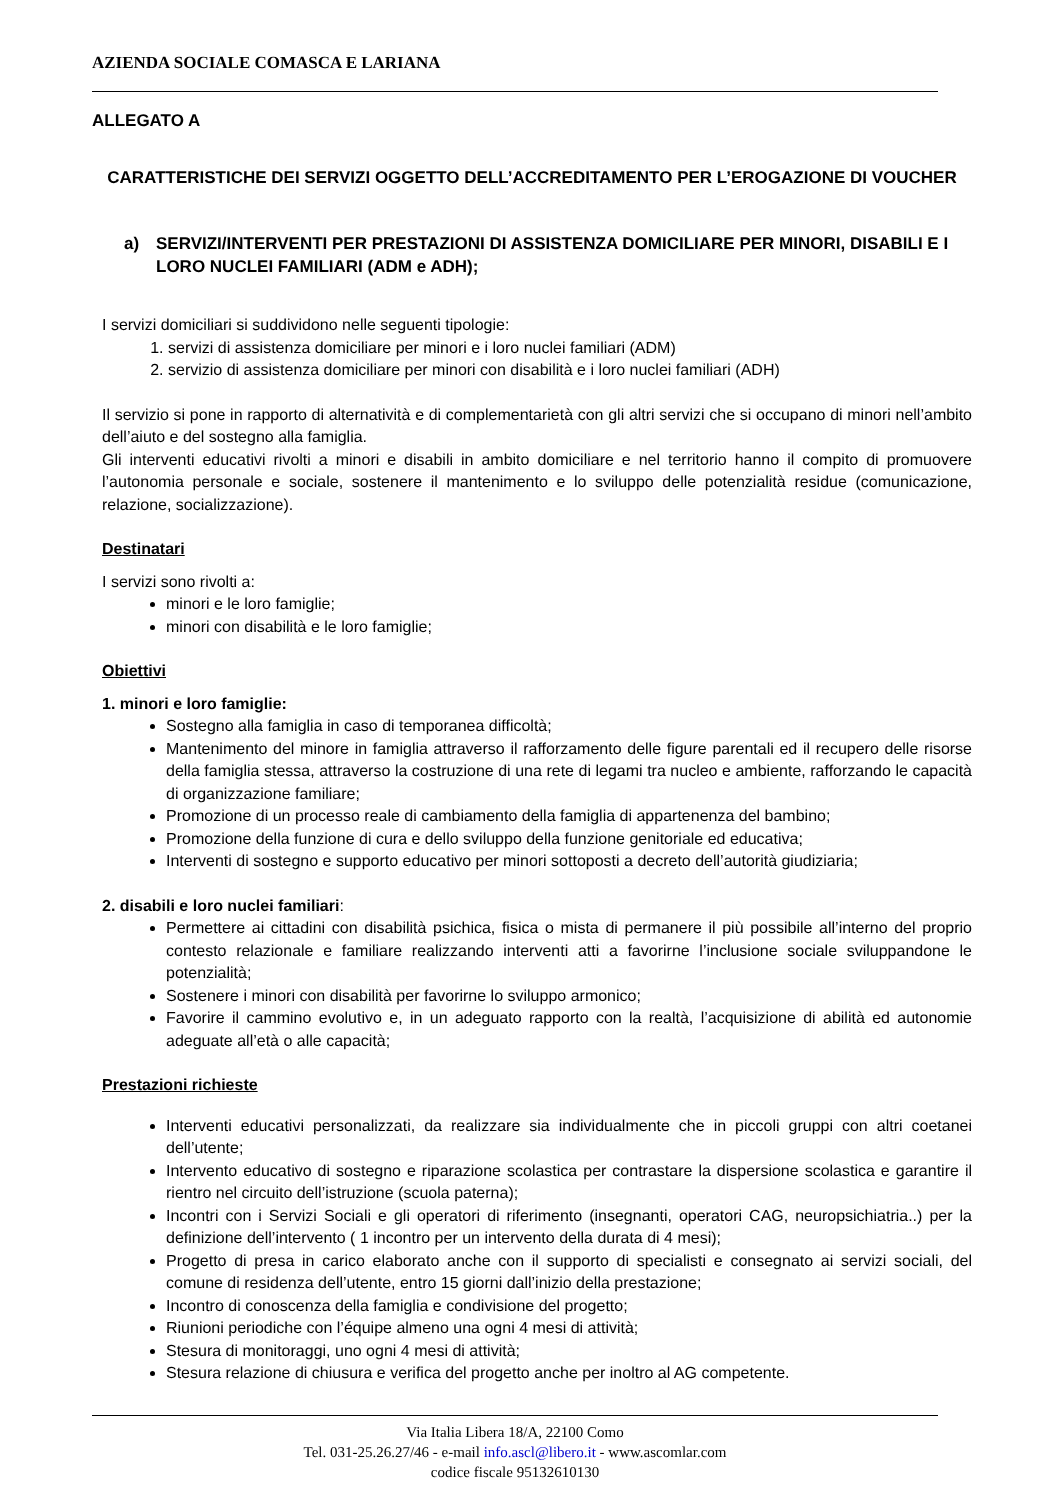AZIENDA SOCIALE COMASCA E LARIANA
ALLEGATO A
CARATTERISTICHE DEI SERVIZI OGGETTO DELL’ACCREDITAMENTO PER L’EROGAZIONE DI VOUCHER
a) SERVIZI/INTERVENTI PER PRESTAZIONI DI ASSISTENZA DOMICILIARE PER MINORI, DISABILI E I LORO NUCLEI FAMILIARI (ADM e ADH);
I servizi domiciliari si suddividono nelle seguenti tipologie:
1. servizi di assistenza domiciliare per minori e i loro nuclei familiari (ADM)
2. servizio di assistenza domiciliare per minori con disabilità e i loro nuclei familiari (ADH)
Il servizio si pone in rapporto di alternatività e di complementarietà con gli altri servizi che si occupano di minori nell’ambito dell’aiuto e del sostegno alla famiglia.
Gli interventi educativi rivolti a minori e disabili in ambito domiciliare e nel territorio hanno il compito di promuovere l’autonomia personale e sociale, sostenere il mantenimento e lo sviluppo delle potenzialità residue (comunicazione, relazione, socializzazione).
Destinatari
I servizi sono rivolti a:
minori e le loro famiglie;
minori con disabilità e le loro famiglie;
Obiettivi
1. minori e loro famiglie:
Sostegno alla famiglia in caso di temporanea difficoltà;
Mantenimento del minore in famiglia attraverso il rafforzamento delle figure parentali ed il recupero delle risorse della famiglia stessa, attraverso la costruzione di una rete di legami tra nucleo e ambiente, rafforzando le capacità di organizzazione familiare;
Promozione di un processo reale di cambiamento della famiglia di appartenenza del bambino;
Promozione della funzione di cura e dello sviluppo della funzione genitoriale ed educativa;
Interventi di sostegno e supporto educativo per minori sottoposti a decreto dell’autorità giudiziaria;
2. disabili e loro nuclei familiari:
Permettere ai cittadini con disabilità psichica, fisica o mista di permanere il più possibile all’interno del proprio contesto relazionale e familiare realizzando interventi atti a favorirne l’inclusione sociale sviluppandone le potenzialità;
Sostenere i minori con disabilità per favorirne lo sviluppo armonico;
Favorire il cammino evolutivo e, in un adeguato rapporto con la realtà, l’acquisizione di abilità ed autonomie adeguate all’età o alle capacità;
Prestazioni richieste
Interventi educativi personalizzati, da realizzare sia individualmente che in piccoli gruppi con altri coetanei dell’utente;
Intervento educativo di sostegno e riparazione scolastica per contrastare la dispersione scolastica e garantire il rientro nel circuito dell’istruzione (scuola paterna);
Incontri con i Servizi Sociali e gli operatori di riferimento (insegnanti, operatori CAG, neuropsichiatria..) per la definizione dell’intervento ( 1 incontro per un intervento della durata di 4 mesi);
Progetto di presa in carico elaborato anche con il supporto di specialisti e consegnato ai servizi sociali, del comune di residenza dell’utente, entro 15 giorni dall’inizio della prestazione;
Incontro di conoscenza della famiglia e condivisione del progetto;
Riunioni periodiche con l’équipe almeno una ogni 4 mesi di attività;
Stesura di monitoraggi, uno ogni 4 mesi di attività;
Stesura relazione di chiusura e verifica del progetto anche per inoltro al AG competente.
Via Italia Libera 18/A, 22100 Como
Tel. 031-25.26.27/46 - e-mail info.ascl@libero.it - www.ascomlar.com
codice fiscale 95132610130